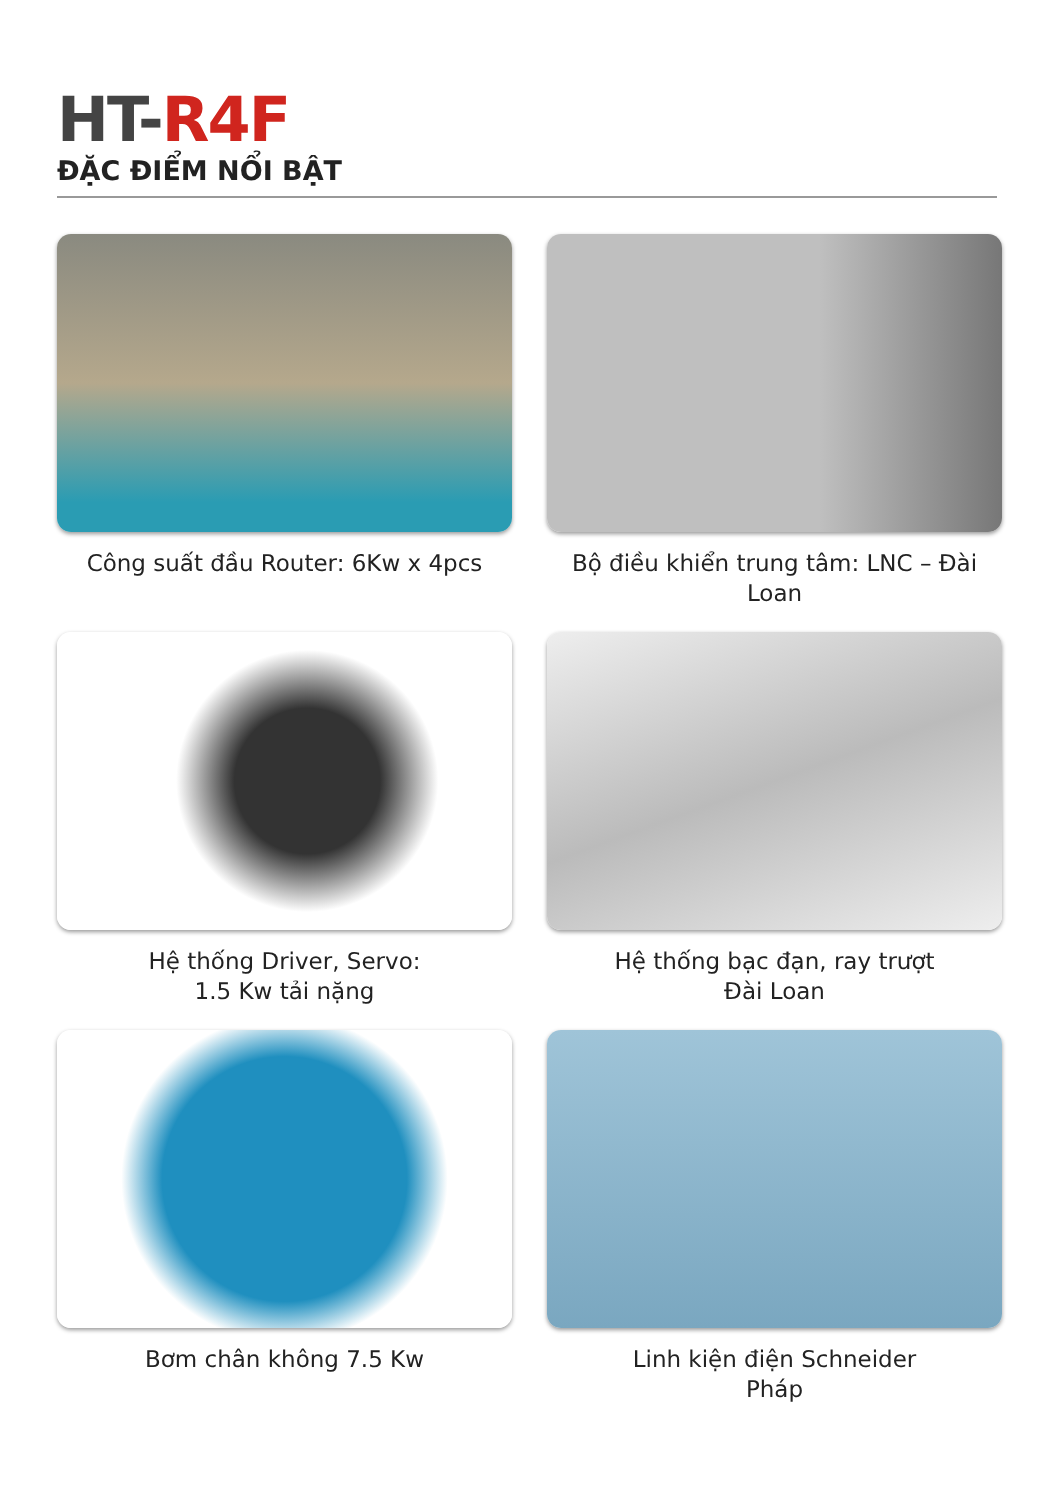HT-R4F
ĐẶC ĐIỂM NỔI BẬT
Công suất đầu Router: 6Kw x 4pcs
Bộ điều khiển trung tâm: LNC – Đài Loan
Hệ thống Driver, Servo:
1.5 Kw tải nặng
Hệ thống bạc đạn, ray trượt
Đài Loan
Bơm chân không 7.5 Kw
Linh kiện điện Schneider
Pháp